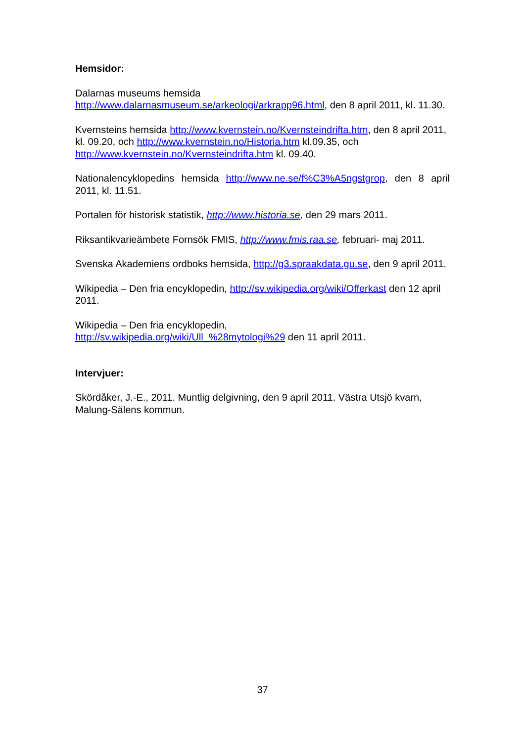Hemsidor:
Dalarnas museums hemsida
http://www.dalarnasmuseum.se/arkeologi/arkrapp96.html, den 8 april 2011, kl. 11.30.
Kvernsteins hemsida http://www.kvernstein.no/Kvernsteindrifta.htm, den 8 april 2011, kl. 09.20, och http://www.kvernstein.no/Historia.htm kl.09.35, och http://www.kvernstein.no/Kvernsteindrifta.htm kl. 09.40.
Nationalencyklopedins hemsida http://www.ne.se/f%C3%A5ngstgrop, den 8 april 2011, kl. 11.51.
Portalen för historisk statistik, http://www.historia.se, den 29 mars 2011.
Riksantikvarieämbete Fornsök FMIS, http://www.fmis.raa.se, februari- maj 2011.
Svenska Akademiens ordboks hemsida, http://g3.spraakdata.gu.se, den 9 april 2011.
Wikipedia – Den fria encyklopedin, http://sv.wikipedia.org/wiki/Offerkast den 12 april 2011.
Wikipedia – Den fria encyklopedin,
http://sv.wikipedia.org/wiki/Ull_%28mytologi%29 den 11 april 2011.
Intervjuer:
Skördåker, J.-E., 2011. Muntlig delgivning, den 9 april 2011. Västra Utsjö kvarn, Malung-Sälens kommun.
37